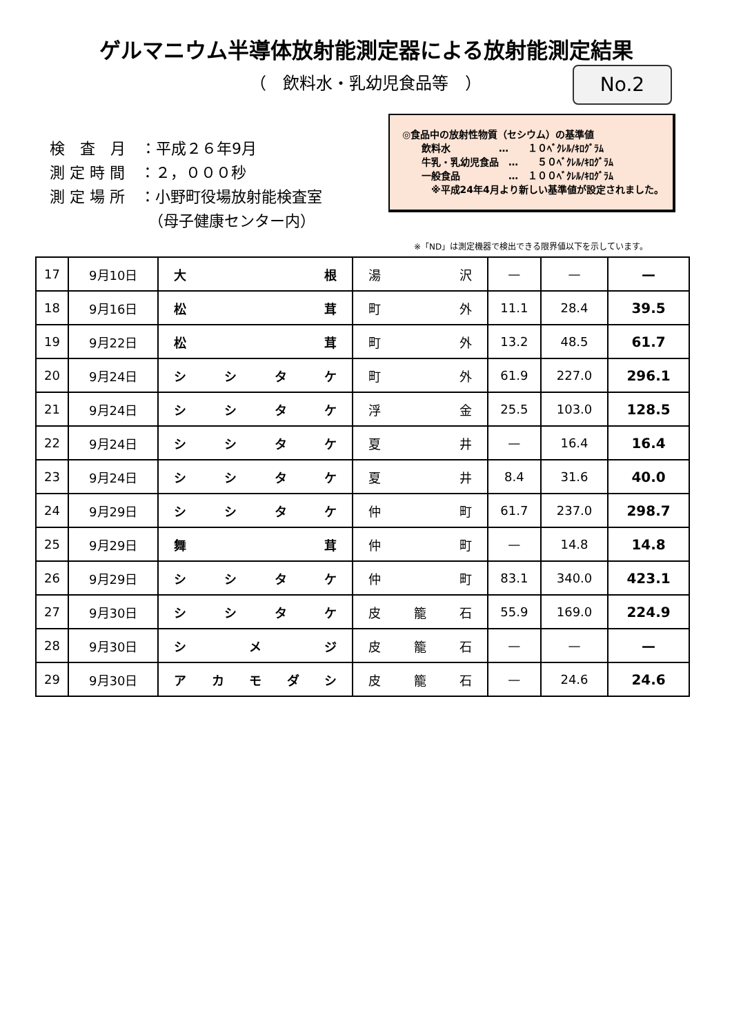ゲルマニウム半導体放射能測定器による放射能測定結果
（　飲料水・乳幼児食品等　）
No.2
検　査　月　：平成２６年9月
測 定 時 間　：２，０００秒
測 定 場 所　：小野町役場放射能検査室
　　　　　　　（母子健康センター内）
◎食品中の放射性物質（セシウム）の基準値
　　飲料水　　　　　…　　１０ﾍﾞｸﾚﾙ/ｷﾛｸﾞﾗﾑ
　　牛乳・乳幼児食品　…　　５０ﾍﾞｸﾚﾙ/ｷﾛｸﾞﾗﾑ
　　一般食品　　　　　…　１００ﾍﾞｸﾚﾙ/ｷﾛｸﾞﾗﾑ
　　　※平成24年4月より新しい基準値が設定されました。
※「ND」は測定機器で検出できる限界値以下を示しています。
| 17 | 9月10日 | 大 根 | 湯 沢 | — | — | — |
| 18 | 9月16日 | 松 茸 | 町 外 | 11.1 | 28.4 | 39.5 |
| 19 | 9月22日 | 松 茸 | 町 外 | 13.2 | 48.5 | 61.7 |
| 20 | 9月24日 | シ シ タ ケ | 町 外 | 61.9 | 227.0 | 296.1 |
| 21 | 9月24日 | シ シ タ ケ | 浮 金 | 25.5 | 103.0 | 128.5 |
| 22 | 9月24日 | シ シ タ ケ | 夏 井 | — | 16.4 | 16.4 |
| 23 | 9月24日 | シ シ タ ケ | 夏 井 | 8.4 | 31.6 | 40.0 |
| 24 | 9月29日 | シ シ タ ケ | 仲 町 | 61.7 | 237.0 | 298.7 |
| 25 | 9月29日 | 舞 茸 | 仲 町 | — | 14.8 | 14.8 |
| 26 | 9月29日 | シ シ タ ケ | 仲 町 | 83.1 | 340.0 | 423.1 |
| 27 | 9月30日 | シ シ タ ケ | 皮 籠 石 | 55.9 | 169.0 | 224.9 |
| 28 | 9月30日 | シ メ ジ | 皮 籠 石 | — | — | — |
| 29 | 9月30日 | ア カ モ ダ シ | 皮 籠 石 | — | 24.6 | 24.6 |